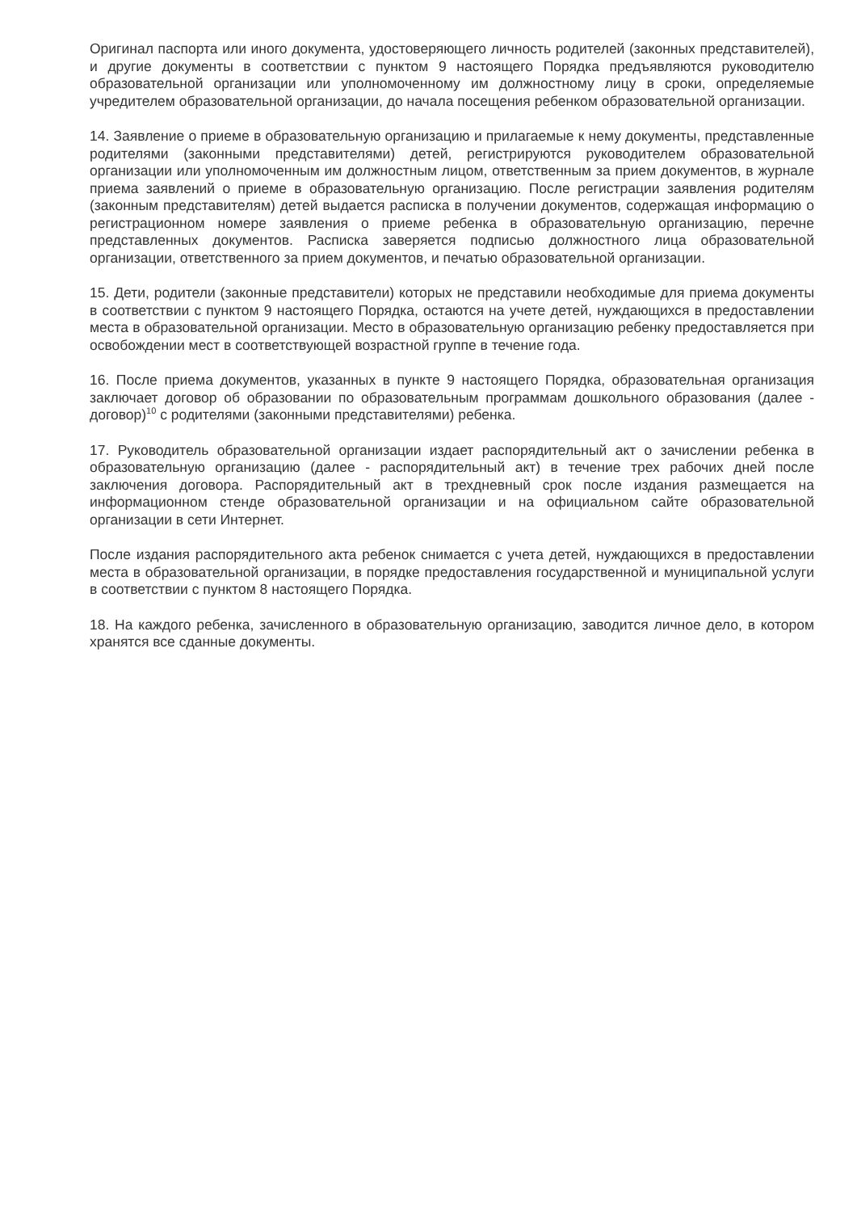Оригинал паспорта или иного документа, удостоверяющего личность родителей (законных представителей), и другие документы в соответствии с пунктом 9 настоящего Порядка предъявляются руководителю образовательной организации или уполномоченному им должностному лицу в сроки, определяемые учредителем образовательной организации, до начала посещения ребенком образовательной организации.
14. Заявление о приеме в образовательную организацию и прилагаемые к нему документы, представленные родителями (законными представителями) детей, регистрируются руководителем образовательной организации или уполномоченным им должностным лицом, ответственным за прием документов, в журнале приема заявлений о приеме в образовательную организацию. После регистрации заявления родителям (законным представителям) детей выдается расписка в получении документов, содержащая информацию о регистрационном номере заявления о приеме ребенка в образовательную организацию, перечне представленных документов. Расписка заверяется подписью должностного лица образовательной организации, ответственного за прием документов, и печатью образовательной организации.
15. Дети, родители (законные представители) которых не представили необходимые для приема документы в соответствии с пунктом 9 настоящего Порядка, остаются на учете детей, нуждающихся в предоставлении места в образовательной организации. Место в образовательную организацию ребенку предоставляется при освобождении мест в соответствующей возрастной группе в течение года.
16. После приема документов, указанных в пункте 9 настоящего Порядка, образовательная организация заключает договор об образовании по образовательным программам дошкольного образования (далее - договор)<sup>10</sup> с родителями (законными представителями) ребенка.
17. Руководитель образовательной организации издает распорядительный акт о зачислении ребенка в образовательную организацию (далее - распорядительный акт) в течение трех рабочих дней после заключения договора. Распорядительный акт в трехдневный срок после издания размещается на информационном стенде образовательной организации и на официальном сайте образовательной организации в сети Интернет.
После издания распорядительного акта ребенок снимается с учета детей, нуждающихся в предоставлении места в образовательной организации, в порядке предоставления государственной и муниципальной услуги в соответствии с пунктом 8 настоящего Порядка.
18. На каждого ребенка, зачисленного в образовательную организацию, заводится личное дело, в котором хранятся все сданные документы.